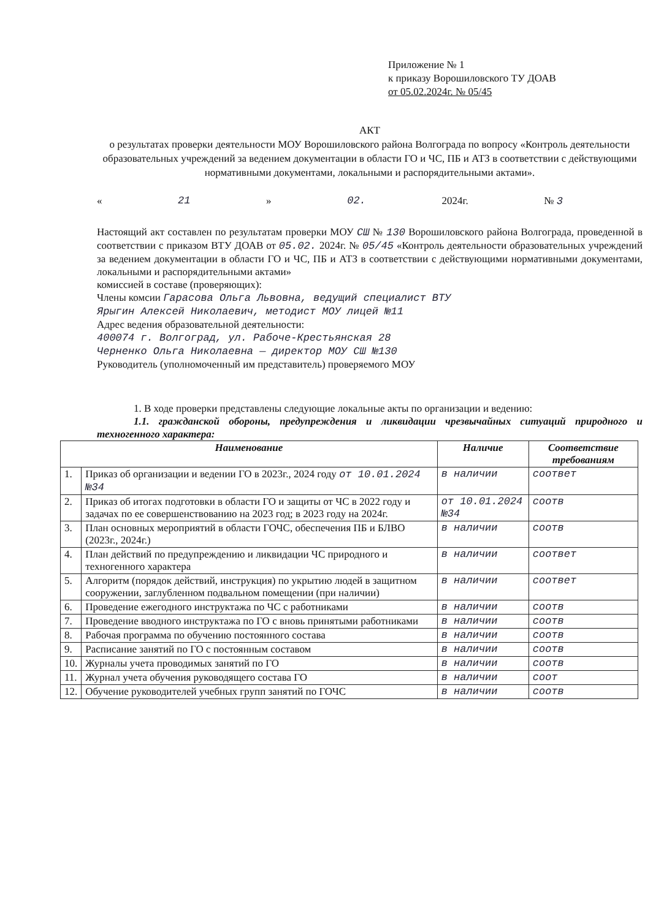Приложение № 1
к приказу Ворошиловского ТУ ДОАВ
от 05.02.2024г. № 05/45
АКТ
о результатах проверки деятельности МОУ Ворошиловского района Волгограда по вопросу «Контроль деятельности образовательных учреждений за ведением документации в области ГО и ЧС, ПБ и АТЗ в соответствии с действующими нормативными документами, локальными и распорядительными актами».
« 21 » 02. 2024г. № 3
Настоящий акт составлен по результатам проверки МОУ СШ № 130 Ворошиловского района Волгограда, проведенной в соответствии с приказом ВТУ ДОАВ от 05.02. 2024г. № 05/45 «Контроль деятельности образовательных учреждений за ведением документации в области ГО и ЧС, ПБ и АТЗ в соответствии с действующими нормативными документами, локальными и распорядительными актами»
комиссией в составе (проверяющих):
Члены комсии Гарасова Ольга Львовна, ведущий специалист ВТУ
Ярыгин Алексей Николаевич, методист МОУ лицей №11
Адрес ведения образовательной деятельности:
400074 г. Волгоград, ул. Рабоче-Крестьянская 28
Черненко Ольга Николаевна — директор МОУ СШ №130
Руководитель (уполномоченный им представитель) проверяемого МОУ
1. В ходе проверки представлены следующие локальные акты по организации и ведению:
1.1. гражданской обороны, предупреждения и ликвидации чрезвычайных ситуаций природного и техногенного характера:
| Наименование | | Наличие | Соответствие требованиям |
| --- | --- | --- | --- |
| 1. | Приказ об организации и ведении ГО в 2023г., 2024 году от 10.01.2024 №34 | в наличии | соответ |
| 2. | Приказ об итогах подготовки в области ГО и защиты от ЧС в 2022 году и задачах по ее совершенствованию на 2023 год; в 2023 году на 2024г. | от 10.01.2024 №34 | соотв |
| 3. | План основных мероприятий в области ГОЧС, обеспечения ПБ и БЛВО (2023г., 2024г.) | в наличии | соотв |
| 4. | План действий по предупреждению и ликвидации ЧС природного и техногенного характера | в наличии | соответ |
| 5. | Алгоритм (порядок действий, инструкция) по укрытию людей в защитном сооружении, заглубленном подвальном помещении (при наличии) | в наличии | соответ |
| 6. | Проведение ежегодного инструктажа по ЧС с работниками | в наличии | соотв |
| 7. | Проведение вводного инструктажа по ГО с вновь принятыми работниками | в наличии | соотв |
| 8. | Рабочая программа по обучению постоянного состава | в наличии | соотв |
| 9. | Расписание занятий по ГО с постоянным составом | в наличии | соотв |
| 10. | Журналы учета проводимых занятий по ГО | в наличии | соотв |
| 11. | Журнал учета обучения руководящего состава ГО | в наличии | соот |
| 12. | Обучение руководителей учебных групп занятий по ГОЧС | в наличии | соотв |